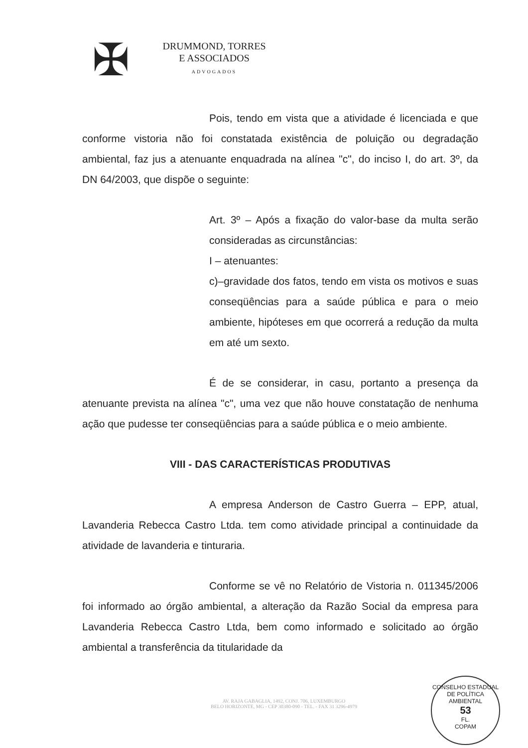✠
DRUMMOND, TORRES
E ASSOCIADOS
ADVOGADOS
Pois, tendo em vista que a atividade é licenciada e que conforme vistoria não foi constatada existência de poluição ou degradação ambiental, faz jus a atenuante enquadrada na alínea "c", do inciso I, do art. 3º, da DN 64/2003, que dispõe o seguinte:
Art. 3º – Após a fixação do valor-base da multa serão consideradas as circunstâncias:
I – atenuantes:
c)–gravidade dos fatos, tendo em vista os motivos e suas conseqüências para a saúde pública e para o meio ambiente, hipóteses em que ocorrerá a redução da multa em até um sexto.
É de se considerar, in casu, portanto a presença da atenuante prevista na alínea "c", uma vez que não houve constatação de nenhuma ação que pudesse ter conseqüências para a saúde pública e o meio ambiente.
VIII - DAS CARACTERÍSTICAS PRODUTIVAS
A empresa Anderson de Castro Guerra – EPP, atual, Lavanderia Rebecca Castro Ltda. tem como atividade principal a continuidade da atividade de lavanderia e tinturaria.
Conforme se vê no Relatório de Vistoria n. 011345/2006 foi informado ao órgão ambiental, a alteração da Razão Social da empresa para Lavanderia Rebecca Castro Ltda, bem como informado e solicitado ao órgão ambiental a transferência da titularidade da
AV. RAJA GABAGLIA, 1492, CONJ. 706, LUXEMBURGO
BELO HORIZONTE, MG - CEP 30380-090 - TEL. - FAX 31 3296-4979
CONSELHO ESTADUAL DE POLÍTICA AMBIENTAL
53
FL.
COPAM